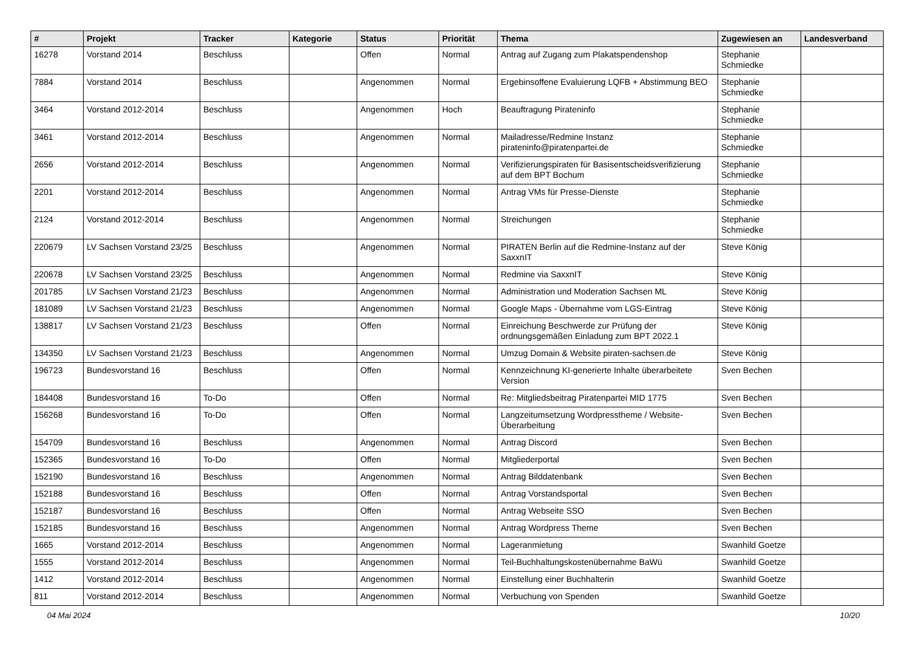| # | Projekt | Tracker | Kategorie | Status | Priorität | Thema | Zugewiesen an | Landesverband |
| --- | --- | --- | --- | --- | --- | --- | --- | --- |
| 16278 | Vorstand 2014 | Beschluss | | Offen | Normal | Antrag auf Zugang zum Plakatspendenshop | Stephanie Schmiedke | |
| 7884 | Vorstand 2014 | Beschluss | | Angenommen | Normal | Ergebinsoffene Evaluierung LQFB + Abstimmung BEO | Stephanie Schmiedke | |
| 3464 | Vorstand 2012-2014 | Beschluss | | Angenommen | Hoch | Beauftragung Pirateninfo | Stephanie Schmiedke | |
| 3461 | Vorstand 2012-2014 | Beschluss | | Angenommen | Normal | Mailadresse/Redmine Instanz pirateninfo@piratenpartei.de | Stephanie Schmiedke | |
| 2656 | Vorstand 2012-2014 | Beschluss | | Angenommen | Normal | Verifizierungspiraten für Basisentscheidsverifizierung auf dem BPT Bochum | Stephanie Schmiedke | |
| 2201 | Vorstand 2012-2014 | Beschluss | | Angenommen | Normal | Antrag VMs für Presse-Dienste | Stephanie Schmiedke | |
| 2124 | Vorstand 2012-2014 | Beschluss | | Angenommen | Normal | Streichungen | Stephanie Schmiedke | |
| 220679 | LV Sachsen Vorstand 23/25 | Beschluss | | Angenommen | Normal | PIRATEN Berlin auf die Redmine-Instanz auf der SaxxnIT | Steve König | |
| 220678 | LV Sachsen Vorstand 23/25 | Beschluss | | Angenommen | Normal | Redmine via SaxxnIT | Steve König | |
| 201785 | LV Sachsen Vorstand 21/23 | Beschluss | | Angenommen | Normal | Administration und Moderation Sachsen ML | Steve König | |
| 181089 | LV Sachsen Vorstand 21/23 | Beschluss | | Angenommen | Normal | Google Maps - Übernahme vom LGS-Eintrag | Steve König | |
| 138817 | LV Sachsen Vorstand 21/23 | Beschluss | | Offen | Normal | Einreichung Beschwerde zur Prüfung der ordnungsgemäßen Einladung zum BPT 2022.1 | Steve König | |
| 134350 | LV Sachsen Vorstand 21/23 | Beschluss | | Angenommen | Normal | Umzug Domain & Website piraten-sachsen.de | Steve König | |
| 196723 | Bundesvorstand 16 | Beschluss | | Offen | Normal | Kennzeichnung KI-generierte Inhalte überarbeitete Version | Sven Bechen | |
| 184408 | Bundesvorstand 16 | To-Do | | Offen | Normal | Re: Mitgliedsbeitrag Piratenpartei MID 1775 | Sven Bechen | |
| 156268 | Bundesvorstand 16 | To-Do | | Offen | Normal | Langzeitumsetzung Wordpresstheme / Website-Überarbeitung | Sven Bechen | |
| 154709 | Bundesvorstand 16 | Beschluss | | Angenommen | Normal | Antrag Discord | Sven Bechen | |
| 152365 | Bundesvorstand 16 | To-Do | | Offen | Normal | Mitgliederportal | Sven Bechen | |
| 152190 | Bundesvorstand 16 | Beschluss | | Angenommen | Normal | Antrag Bilddatenbank | Sven Bechen | |
| 152188 | Bundesvorstand 16 | Beschluss | | Offen | Normal | Antrag Vorstandsportal | Sven Bechen | |
| 152187 | Bundesvorstand 16 | Beschluss | | Offen | Normal | Antrag Webseite SSO | Sven Bechen | |
| 152185 | Bundesvorstand 16 | Beschluss | | Angenommen | Normal | Antrag Wordpress Theme | Sven Bechen | |
| 1665 | Vorstand 2012-2014 | Beschluss | | Angenommen | Normal | Lageranmietung | Swanhild Goetze | |
| 1555 | Vorstand 2012-2014 | Beschluss | | Angenommen | Normal | Teil-Buchhaltungskostenübernahme BaWü | Swanhild Goetze | |
| 1412 | Vorstand 2012-2014 | Beschluss | | Angenommen | Normal | Einstellung einer Buchhalterin | Swanhild Goetze | |
| 811 | Vorstand 2012-2014 | Beschluss | | Angenommen | Normal | Verbuchung von Spenden | Swanhild Goetze | |
04 Mai 2024 10/20